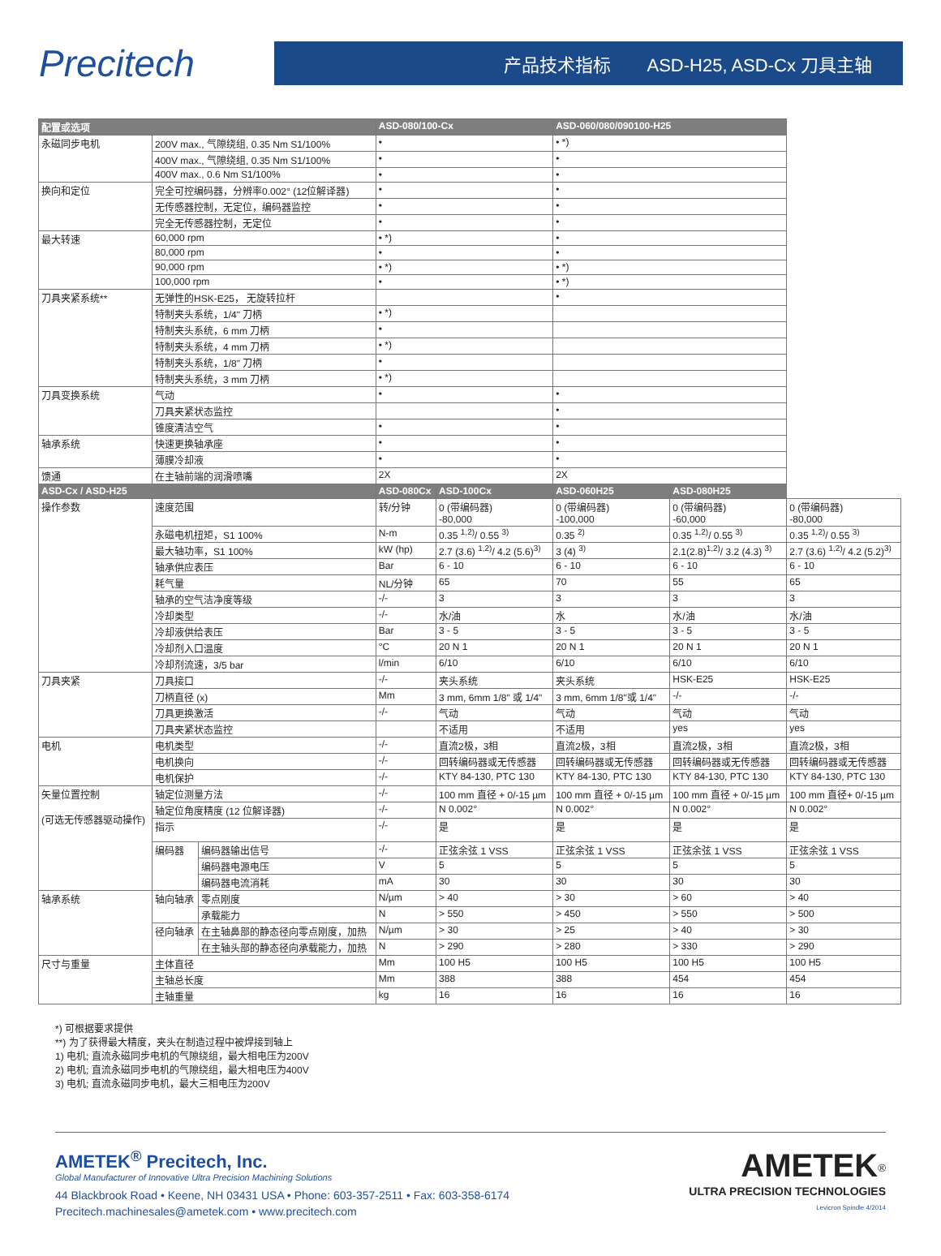Precitech
产品技术指标 ASD-H25, ASD-Cx 刀具主轴
| 配置或选项 | | | ASD-080/100-Cx | | ASD-060/080/090100-H25 | | |
| --- | --- | --- | --- | --- | --- | --- | --- |
| 永磁同步电机 | 200V max., 气隙绕组, 0.35 Nm S1/100% | | • | | • *) | | |
| | 400V max., 气隙绕组, 0.35 Nm S1/100% | | • | | • | | |
| | 400V max., 0.6 Nm S1/100% | | • | | • | | |
| 换向和定位 | 完全可控编码器，分辨率0.002° (12位解译器) | | • | | • | | |
| | 无传感器控制，无定位，编码器监控 | | • | | • | | |
| | 完全无传感器控制，无定位 | | • | | • | | |
| 最大转速 | 60,000 rpm | | • *) | | • | | |
| | 80,000 rpm | | • | | • | | |
| | 90,000 rpm | | • *) | | • *) | | |
| | 100,000 rpm | | • | | • *) | | |
| 刀具夹紧系统** | 无弹性的HSK-E25， 无旋转拉杆 | | | | • | | |
| | 特制夹头系统，1/4" 刀柄 | | • *) | | | | |
| | 特制夹头系统，6 mm 刀柄 | | • | | | | |
| | 特制夹头系统，4 mm 刀柄 | | • *) | | | | |
| | 特制夹头系统，1/8" 刀柄 | | • | | | | |
| | 特制夹头系统，3 mm 刀柄 | | • *) | | | | |
| 刀具变换系统 | 气动 | | • | | • | | |
| | 刀具夹紧状态监控 | | | | • | | |
| | 锥度清洁空气 | | • | | • | | |
| 轴承系统 | 快速更换轴承座 | | • | | • | | |
| | 薄膜冷却液 | | • | | • | | |
| 馈通 | 在主轴前端的润滑喷嘴 | | 2X | | 2X | | |
| ASD-Cx / ASD-H25 | | | ASD-080Cx | ASD-100Cx | ASD-060H25 | ASD-080H25 | |
| 操作参数 | 速度范围 | | 转/分钟 | 0 (带编码器) -80,000 | 0 (带编码器) -100,000 | 0 (带编码器) -60,000 | 0 (带编码器) -80,000 |
| | 永磁电机扭矩，S1 100% | | N-m | 0.35 <sup>1,2)</sup>/ 0.55 <sup>3)</sup> | 0.35 <sup>2)</sup> | 0.35 <sup>1,2)</sup>/ 0.55 <sup>3)</sup> | 0.35 <sup>1,2)</sup>/ 0.55 <sup>3)</sup> |
| | 最大轴功率，S1 100% | | kW (hp) | 2.7 (3.6) <sup>1,2)</sup>/ 4.2 (5.6)<sup>3)</sup> | 3 (4) <sup>3)</sup> | 2.1(2.8)<sup>1,2)</sup>/ 3.2 (4.3) <sup>3)</sup> | 2.7 (3.6) <sup>1,2)</sup>/ 4.2 (5.2)<sup>3)</sup> |
| | 轴承供应表压 | | Bar | 6 - 10 | 6 - 10 | 6 - 10 | 6 - 10 |
| | 耗气量 | | NL/分钟 | 65 | 70 | 55 | 65 |
| | 轴承的空气洁净度等级 | | -/- | 3 | 3 | 3 | 3 |
| | 冷却类型 | | -/- | 水/油 | 水 | 水/油 | 水/油 |
| | 冷却液供给表压 | | Bar | 3 - 5 | 3 - 5 | 3 - 5 | 3 - 5 |
| | 冷却剂入口温度 | | °C | 20 N 1 | 20 N 1 | 20 N 1 | 20 N 1 |
| | 冷却剂流速，3/5 bar | | l/min | 6/10 | 6/10 | 6/10 | 6/10 |
| 刀具夹紧 | 刀具接口 | | -/- | 夹头系统 | 夹头系统 | HSK-E25 | HSK-E25 |
| | 刀柄直径 (x) | | Mm | 3 mm, 6mm 1/8" 或 1/4" | 3 mm, 6mm 1/8"或 1/4" | -/- | -/- |
| | 刀具更换激活 | | -/- | 气动 | 气动 | 气动 | 气动 |
| | 刀具夹紧状态监控 | | | 不适用 | 不适用 | yes | yes |
| 电机 | 电机类型 | | -/- | 直流2极，3相 | 直流2极，3相 | 直流2极，3相 | 直流2极，3相 |
| | 电机换向 | | -/- | 回转编码器或无传感器 | 回转编码器或无传感器 | 回转编码器或无传感器 | 回转编码器或无传感器 |
| | 电机保护 | | -/- | KTY 84-130, PTC 130 | KTY 84-130, PTC 130 | KTY 84-130, PTC 130 | KTY 84-130, PTC 130 |
| 矢量位置控制 (可选无传感器驱动操作) | 轴定位测量方法 | | -/- | 100 mm 直径 + 0/-15 µm | 100 mm 直径 + 0/-15 µm | 100 mm 直径 + 0/-15 µm | 100 mm 直径+ 0/-15 µm |
| | 轴定位角度精度 (12 位解译器) | | -/- | N 0.002° | N 0.002° | N 0.002° | N 0.002° |
| | 指示 | | -/- | 是 | 是 | 是 | 是 |
| | 编码器 | 编码器输出信号 | -/- | 正弦余弦 1 VSS | 正弦余弦 1 VSS | 正弦余弦 1 VSS | 正弦余弦 1 VSS |
| | | 编码器电源电压 | V | 5 | 5 | 5 | 5 |
| | | 编码器电流消耗 | mA | 30 | 30 | 30 | 30 |
| 轴承系统 | 轴向轴承 | 零点刚度 | N/µm | > 40 | > 30 | > 60 | > 40 |
| | | 承载能力 | N | > 550 | > 450 | > 550 | > 500 |
| | 径向轴承 | 在主轴鼻部的静态径向零点刚度，加热 | N/µm | > 30 | > 25 | > 40 | > 30 |
| | | 在主轴头部的静态径向承载能力，加热 | N | > 290 | > 280 | > 330 | > 290 |
| 尺寸与重量 | 主体直径 | | Mm | 100 H5 | 100 H5 | 100 H5 | 100 H5 |
| | 主轴总长度 | | Mm | 388 | 388 | 454 | 454 |
| | 主轴重量 | | kg | 16 | 16 | 16 | 16 |
*) 可根据要求提供
**) 为了获得最大精度，夹头在制造过程中被焊接到轴上
1) 电机; 直流永磁同步电机的气隙绕组，最大相电压为200V
2) 电机; 直流永磁同步电机的气隙绕组，最大相电压为400V
3) 电机; 直流永磁同步电机，最大三相电压为200V
AMETEK<sup>®</sup> Precitech, Inc.
Global Manufacturer of Innovative Ultra Precision Machining Solutions
44 Blackbrook Road • Keene, NH 03431 USA • Phone: 603-357-2511 • Fax: 603-358-6174
Precitech.machinesales@ametek.com • www.precitech.com
AMETEK<sup>®</sup>
ULTRA PRECISION TECHNOLOGIES
Levicron Spindle 4/2014